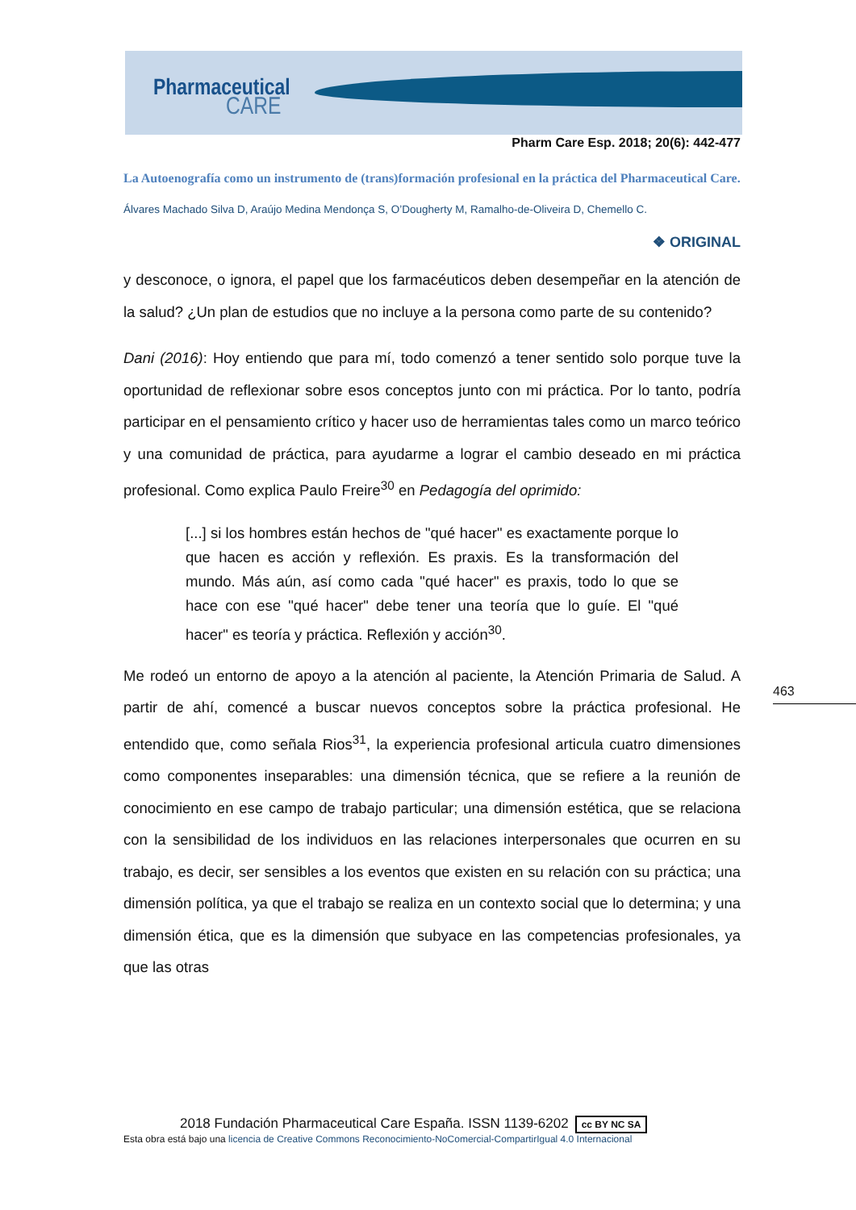Pharmaceutical
CARE
463
Pharm Care Esp. 2018; 20(6): 442-477
La Autoenografía como un instrumento de (trans)formación profesional en la práctica del Pharmaceutical Care.
Álvares Machado Silva D, Araújo Medina Mendonça S, O’Dougherty M, Ramalho-de-Oliveira D, Chemello C.
❖ ORIGINAL
y desconoce, o ignora, el papel que los farmacéuticos deben desempeñar en la atención de la salud? ¿Un plan de estudios que no incluye a la persona como parte de su contenido?
Dani (2016): Hoy entiendo que para mí, todo comenzó a tener sentido solo porque tuve la oportunidad de reflexionar sobre esos conceptos junto con mi práctica. Por lo tanto, podría participar en el pensamiento crítico y hacer uso de herramientas tales como un marco teórico y una comunidad de práctica, para ayudarme a lograr el cambio deseado en mi práctica profesional. Como explica Paulo Freire<sup>30</sup> en Pedagogía del oprimido:
[...] si los hombres están hechos de "qué hacer" es exactamente porque lo que hacen es acción y reflexión. Es praxis. Es la transformación del mundo. Más aún, así como cada "qué hacer" es praxis, todo lo que se hace con ese "qué hacer" debe tener una teoría que lo guíe. El "qué hacer" es teoría y práctica. Reflexión y acción<sup>30</sup>.
Me rodeó un entorno de apoyo a la atención al paciente, la Atención Primaria de Salud. A partir de ahí, comencé a buscar nuevos conceptos sobre la práctica profesional. He entendido que, como señala Rios<sup>31</sup>, la experiencia profesional articula cuatro dimensiones como componentes inseparables: una dimensión técnica, que se refiere a la reunión de conocimiento en ese campo de trabajo particular; una dimensión estética, que se relaciona con la sensibilidad de los individuos en las relaciones interpersonales que ocurren en su trabajo, es decir, ser sensibles a los eventos que existen en su relación con su práctica; una dimensión política, ya que el trabajo se realiza en un contexto social que lo determina; y una dimensión ética, que es la dimensión que subyace en las competencias profesionales, ya que las otras
2018 Fundación Pharmaceutical Care España. ISSN 1139-6202 cc BY NC SA
Esta obra está bajo una licencia de Creative Commons Reconocimiento-NoComercial-CompartirIgual 4.0 Internacional